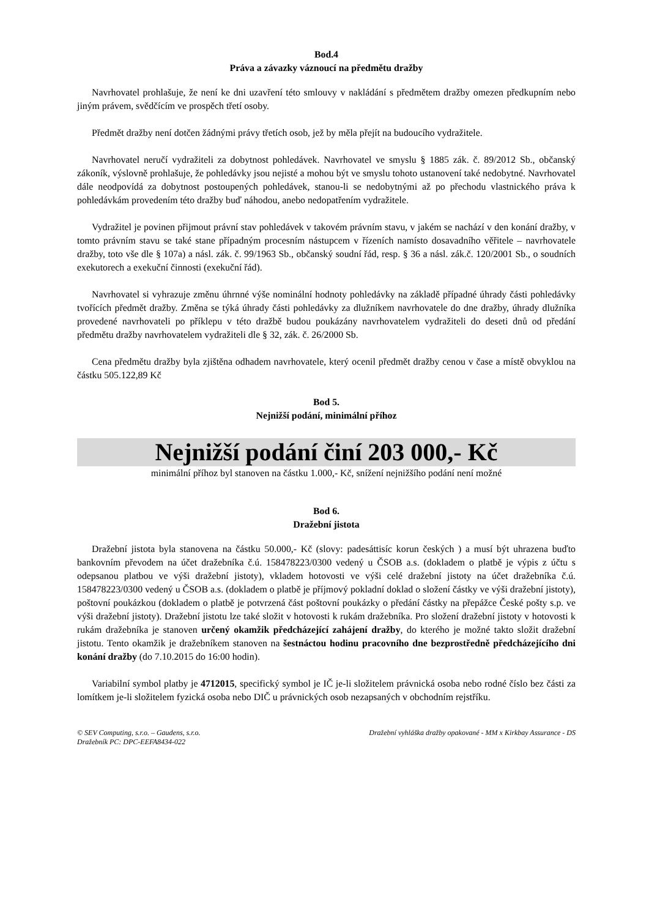Bod.4
Práva a závazky váznoucí na předmětu dražby
Navrhovatel prohlašuje, že není ke dni uzavření této smlouvy v nakládání s předmětem dražby omezen předkupním nebo jiným právem, svědčícím ve prospěch třetí osoby.
Předmět dražby není dotčen žádnými právy třetích osob, jež by měla přejít na budoucího vydražitele.
Navrhovatel neručí vydražiteli za dobytnost pohledávek. Navrhovatel ve smyslu § 1885 zák. č. 89/2012 Sb., občanský zákoník, výslovně prohlašuje, že pohledávky jsou nejisté a mohou být ve smyslu tohoto ustanovení také nedobytné. Navrhovatel dále neodpovídá za dobytnost postoupených pohledávek, stanou-li se nedobytnými až po přechodu vlastnického práva k pohledávkám provedením této dražby buď náhodou, anebo nedopatřením vydražitele.
Vydražitel je povinen přijmout právní stav pohledávek v takovém právním stavu, v jakém se nachází v den konání dražby, v tomto právním stavu se také stane případným procesním nástupcem v řízeních namísto dosavadního věřitele – navrhovatele dražby, toto vše dle § 107a) a násl. zák. č. 99/1963 Sb., občanský soudní řád, resp. § 36 a násl. zák.č. 120/2001 Sb., o soudních exekutorech a exekuční činnosti (exekuční řád).
Navrhovatel si vyhrazuje změnu úhrnné výše nominální hodnoty pohledávky na základě případné úhrady části pohledávky tvořících předmět dražby. Změna se týká úhrady části pohledávky za dlužníkem navrhovatele do dne dražby, úhrady dlužníka provedené navrhovateli po příklepu v této dražbě budou poukázány navrhovatelem vydražiteli do deseti dnů od předání předmětu dražby navrhovatelem vydražiteli dle § 32, zák. č. 26/2000 Sb.
Cena předmětu dražby byla zjištěna odhadem navrhovatele, který ocenil předmět dražby cenou v čase a místě obvyklou na částku 505.122,89 Kč
Bod 5.
Nejnižší podání, minimální příhoz
Nejnižší podání činí 203 000,- Kč
minimální příhoz byl stanoven na částku 1.000,- Kč, snížení nejnižšího podání není možné
Bod 6.
Dražební jistota
Dražební jistota byla stanovena na částku 50.000,- Kč (slovy: padesáttisíc korun českých ) a musí být uhrazena buďto bankovním převodem na účet dražebníka č.ú. 158478223/0300 vedený u ČSOB a.s. (dokladem o platbě je výpis z účtu s odepsanou platbou ve výši dražební jistoty), vkladem hotovosti ve výši celé dražební jistoty na účet dražebníka č.ú. 158478223/0300 vedený u ČSOB a.s. (dokladem o platbě je příjmový pokladní doklad o složení částky ve výši dražební jistoty), poštovní poukázkou (dokladem o platbě je potvrzená část poštovní poukázky o předání částky na přepážce České pošty s.p. ve výši dražební jistoty). Dražební jistotu lze také složit v hotovosti k rukám dražebníka. Pro složení dražební jistoty v hotovosti k rukám dražebníka je stanoven určený okamžik předcházející zahájení dražby, do kterého je možné takto složit dražební jistotu. Tento okamžik je dražebníkem stanoven na šestnáctou hodinu pracovního dne bezprostředně předcházejícího dni konání dražby (do 7.10.2015 do 16:00 hodin).
Variabilní symbol platby je 4712015, specifický symbol je IČ je-li složitelem právnická osoba nebo rodné číslo bez části za lomítkem je-li složitelem fyzická osoba nebo DIČ u právnických osob nezapsaných v obchodním rejstříku.
© SEV Computing, s.r.o. – Gaudens, s.r.o.
Dražebník PC: DPC-EEFA8434-022
Dražební vyhláška dražby opakované - MM x Kirkbay Assurance - DS